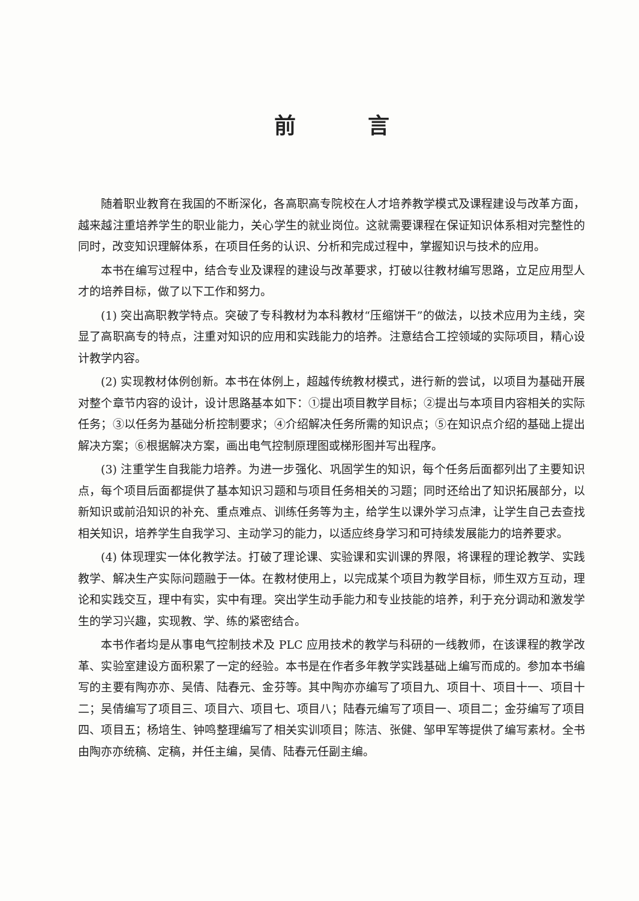前言
随着职业教育在我国的不断深化，各高职高专院校在人才培养教学模式及课程建设与改革方面，越来越注重培养学生的职业能力，关心学生的就业岗位。这就需要课程在保证知识体系相对完整性的同时，改变知识理解体系，在项目任务的认识、分析和完成过程中，掌握知识与技术的应用。
本书在编写过程中，结合专业及课程的建设与改革要求，打破以往教材编写思路，立足应用型人才的培养目标，做了以下工作和努力。
(1) 突出高职教学特点。突破了专科教材为本科教材“压缩饼干”的做法，以技术应用为主线，突显了高职高专的特点，注重对知识的应用和实践能力的培养。注意结合工控领域的实际项目，精心设计教学内容。
(2) 实现教材体例创新。本书在体例上，超越传统教材模式，进行新的尝试，以项目为基础开展对整个章节内容的设计，设计思路基本如下：①提出项目教学目标；②提出与本项目内容相关的实际任务；③以任务为基础分析控制要求；④介绍解决任务所需的知识点；⑤在知识点介绍的基础上提出解决方案；⑥根据解决方案，画出电气控制原理图或梯形图并写出程序。
(3) 注重学生自我能力培养。为进一步强化、巩固学生的知识，每个任务后面都列出了主要知识点，每个项目后面都提供了基本知识习题和与项目任务相关的习题；同时还给出了知识拓展部分，以新知识或前沿知识的补充、重点难点、训练任务等为主，给学生以课外学习点津，让学生自己去查找相关知识，培养学生自我学习、主动学习的能力，以适应终身学习和可持续发展能力的培养要求。
(4) 体现理实一体化教学法。打破了理论课、实验课和实训课的界限，将课程的理论教学、实践教学、解决生产实际问题融于一体。在教材使用上，以完成某个项目为教学目标，师生双方互动，理论和实践交互，理中有实，实中有理。突出学生动手能力和专业技能的培养，利于充分调动和激发学生的学习兴趣，实现教、学、练的紧密结合。
本书作者均是从事电气控制技术及 PLC 应用技术的教学与科研的一线教师，在该课程的教学改革、实验室建设方面积累了一定的经验。本书是在作者多年教学实践基础上编写而成的。参加本书编写的主要有陶亦亦、吴倩、陆春元、金芬等。其中陶亦亦编写了项目九、项目十、项目十一、项目十二；吴倩编写了项目三、项目六、项目七、项目八；陆春元编写了项目一、项目二；金芬编写了项目四、项目五；杨培生、钟鸣整理编写了相关实训项目；陈洁、张健、邹甲军等提供了编写素材。全书由陶亦亦统稿、定稿，并任主编，吴倩、陆春元任副主编。